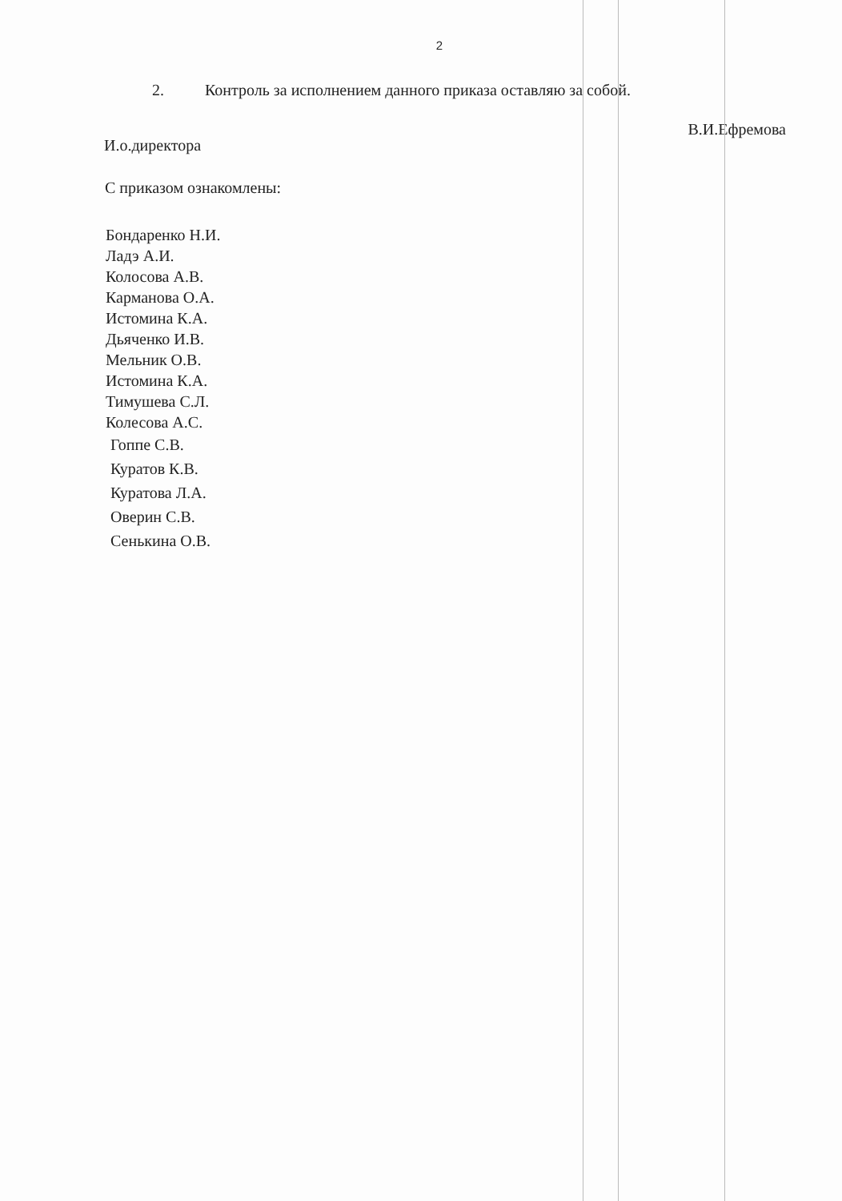2
2. Контроль за исполнением данного приказа оставляю за собой.
И.о.директора
В.И.Ефремова
С приказом ознакомлены:
Бондаренко Н.И.
Ладэ А.И.
Колосова А.В.
Карманова О.А.
Истомина К.А.
Дьяченко И.В.
Мельник О.В.
Истомина К.А.
Тимушева С.Л.
Колесова А.С.
Гоппе С.В.
Куратов К.В.
Куратова Л.А.
Оверин С.В.
Сенькина О.В.